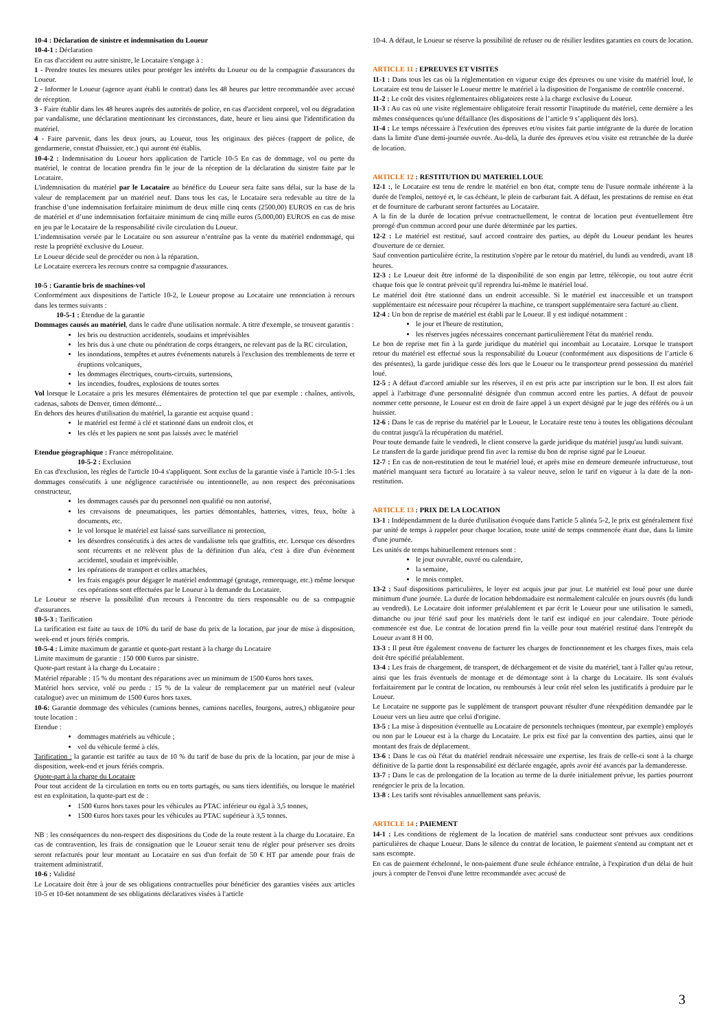10-4 : Déclaration de sinistre et indemnisation du Loueur
10-4-1 : Déclaration
En cas d'accident ou autre sinistre, le Locataire s'engage à :
1 - Prendre toutes les mesures utiles pour protéger les intérêts du Loueur ou de la compagnie d'assurances du Loueur.
2 - Informer le Loueur (agence ayant établi le contrat) dans les 48 heures par lettre recommandée avec accusé de réception.
3 - Faire établir dans les 48 heures auprès des autorités de police, en cas d'accident corporel, vol ou dégradation par vandalisme, une déclaration mentionnant les circonstances, date, heure et lieu ainsi que l'identification du matériel.
4 - Faire parvenir, dans les deux jours, au Loueur, tous les originaux des pièces (rapport de police, de gendarmerie, constat d'huissier, etc.) qui auront été établis.
10-4-2 : Indemnisation du Loueur hors application de l'article 10-5 En cas de dommage, vol ou perte du matériel, le contrat de location prendra fin le jour de la réception de la déclaration du sinistre faite par le Locataire.
L'indemnisation du matériel par le Locataire au bénéfice du Loueur sera faite sans délai, sur la base de la valeur de remplacement par un matériel neuf. Dans tous les cas, le Locataire sera redevable au titre de la franchise d’une indemnisation forfaitaire minimum de deux mille cinq cents (2500,00) EUROS en cas de bris de matériel et d’une indemnisation forfaitaire minimum de cinq mille euros (5.000,00) EUROS en cas de mise en jeu par le Locataire de la responsabilité civile circulation du Loueur.
L’indemnisation versée par le Locataire ou son assureur n’entraîne pas la vente du matériel endommagé, qui reste la propriété exclusive du Loueur.
Le Loueur décide seul de procéder ou non à la réparation.
Le Locataire exercera les recours contre sa compagnie d'assurances.
10-5 : Garantie bris de machines-vol
Conformément aux dispositions de l'article 10-2, le Loueur propose au Locataire une renonciation à recours dans les termes suivants :
10-5-1 : Etendue de la garantie
Dommages causés au matériel, dans le cadre d'une utilisation normale. A titre d'exemple, se trouvent garantis :
les bris ou destruction accidentels, soudains et imprévisibles
les bris dus à une chute ou pénétration de corps étrangers, ne relevant pas de la RC circulation,
les inondations, tempêtes et autres événements naturels à l'exclusion des tremblements de terre et éruptions volcaniques,
les dommages électriques, courts-circuits, surtensions,
les incendies, foudres, explosions de toutes sortes
Vol lorsque le Locataire a pris les mesures élémentaires de protection tel que par exemple : chaînes, antivols, cadenas, sabots de Denver, timon démonté...
En dehors des heures d'utilisation du matériel, la garantie est acquise quand :
le matériel est fermé à clé et stationné dans un endroit clos, et
les clés et les papiers ne sont pas laissés avec le matériel
Etendue géographique : France métropolitaine.
10-5-2 : Exclusion
En cas d'exclusion, les règles de l'article 10-4 s'appliquent. Sont exclus de la garantie visée à l'article 10-5-1 :les dommages consécutifs à une négligence caractérisée ou intentionnelle, au non respect des préconisations constructeur,
les dommages causés par du personnel non qualifié ou non autorisé,
les crevaisons de pneumatiques, les parties démontables, batteries, vitres, feux, boîte à documents, etc.
le vol lorsque le matériel est laissé sans surveillance ni protection,
les désordres consécutifs à des actes de vandalisme tels que graffitis, etc. Lorsque ces désordres sont récurrents et ne relèvent plus de la définition d'un aléa, c'est à dire d'un évènement accidentel, soudain et imprévisible.
les opérations de transport et celles attachées,
les frais engagés pour dégager le matériel endommagé (grutage, remorquage, etc.) même lorsque ces opérations sont effectuées par le Loueur à la demande du Locataire.
Le Loueur se réserve la possibilité d'un recours à l'encontre du tiers responsable ou de sa compagnie d'assurances.
10-5-3 : Tarification
La tarification est faite au taux de 10% du tarif de base du prix de la location, par jour de mise à disposition, week-end et jours fériés compris.
10-5-4 : Limite maximum de garantie et quote-part restant à la charge du Locataire
Limite maximum de garantie : 150 000 €uros par sinistre.
Quote-part restant à la charge du Locataire :
Matériel réparable : 15 % du montant des réparations avec un minimum de 1500 €uros hors taxes.
Matériel hors service, volé ou perdu : 15 % de la valeur de remplacement par un matériel neuf (valeur catalogue) avec un minimum de 1500 €uros hors taxes.
10-6: Garantie dommage des véhicules (camions bennes, camions nacelles, fourgons, autres,) obligatoire pour toute location :
Etendue :
dommages matériels au véhicule ;
vol du véhicule fermé à clés.
Tarification : la garantie est tarifée au taux de 10 % du tarif de base du prix de la location, par jour de mise à disposition, week-end et jours fériés compris.
Quote-part à la charge du Locataire
Pour tout accident de la circulation en torts ou en torts partagés, ou sans tiers identifiés, ou lorsque le matériel est en exploitation, la quote-part est de :
1500 €uros hors taxes pour les véhicules au PTAC inférieur ou égal à 3,5 tonnes,
1500 €uros hors taxes pour les véhicules au PTAC supérieur à 3,5 tonnes.
NB : les conséquences du non-respect des dispositions du Code de la route restent à la charge du Locataire. En cas de contravention, les frais de consignation que le Loueur serait tenu de régler pour préserver ses droits seront refacturés pour leur montant au Locataire en sus d'un forfait de 50 € HT par amende pour frais de traitement administratif.
10-6 : Validité
Le Locataire doit être à jour de ses obligations contractuelles pour bénéficier des garanties visées aux articles 10-5 et 10-6et notamment de ses obligations déclaratives visées à l'article
10-4. A défaut, le Loueur se réserve la possibilité de refuser ou de résilier lesdites garanties en cours de location.
ARTICLE 11 : EPREUVES ET VISITES
11-1 : Dans tous les cas où la réglementation en vigueur exige des épreuves ou une visite du matériel loué, le Locataire est tenu de laisser le Loueur mettre le matériel à la disposition de l'organisme de contrôle concerné.
11-2 : Le coût des visites réglementaires obligatoires reste à la charge exclusive du Loueur.
11-3 : Au cas où une visite réglementaire obligatoire ferait ressortir l'inaptitude du matériel, cette dernière a les mêmes conséquences qu'une défaillance (les dispositions de l’article 9 s’appliquent dès lors).
11-4 : Le temps nécessaire à l'exécution des épreuves et/ou visites fait partie intégrante de la durée de location dans la limite d'une demi-journée ouvrée. Au-delà, la durée des épreuves et/ou visite est retranchée de la durée de location.
ARTICLE 12 : RESTITUTION DU MATERIEL LOUE
12-1 :, le Locataire est tenu de rendre le matériel en bon état, compte tenu de l'usure normale inhérente à la durée de l'emploi, nettoyé et, le cas échéant, le plein de carburant fait. A défaut, les prestations de remise en état et de fourniture de carburant seront facturées au Locataire.
A la fin de la durée de location prévue contractuellement, le contrat de location peut éventuellement être prorogé d'un commun accord pour une durée déterminée par les parties.
12-2 : Le matériel est restitué, sauf accord contraire des parties, au dépôt du Loueur pendant les heures d'ouverture de ce dernier.
Sauf convention particulière écrite, la restitution s'opère par le retour du matériel, du lundi au vendredi, avant 18 heures.
12-3 : Le Loueur doit être informé de la disponibilité de son engin par lettre, télécopie, ou tout autre écrit chaque fois que le contrat prévoit qu'il reprendra lui-même le matériel loué.
Le matériel doit être stationné dans un endroit accessible. Si le matériel est inaccessible et un transport supplémentaire est nécessaire pour récupérer la machine, ce transport supplémentaire sera facturé au client.
12-4 : Un bon de reprise de matériel est établi par le Loueur. Il y est indiqué notamment :
le jour et l'heure de restitution,
les réserves jugées nécessaires concernant particulièrement l'état du matériel rendu.
Le bon de reprise met fin à la garde juridique du matériel qui incombait au Locataire. Lorsque le transport retour du matériel est effectué sous la responsabilité du Loueur (conformément aux dispositions de l’article 6 des présentes), la garde juridique cesse dès lors que le Loueur ou le transporteur prend possession du matériel loué.
12-5 : A défaut d'accord amiable sur les réserves, il en est pris acte par inscription sur le bon. Il est alors fait appel à l'arbitrage d'une personnalité désignée d'un commun accord entre les parties. A défaut de pouvoir nommer cette personne, le Loueur est en droit de faire appel à un expert désigné par le juge des référés ou à un huissier.
12-6 : Dans le cas de reprise du matériel par le Loueur, le Locataire reste tenu à toutes les obligations découlant du contrat jusqu'à la récupération du matériel.
Pour toute demande faite le vendredi, le client conserve la garde juridique du matériel jusqu'au lundi suivant.
Le transfert de la garde juridique prend fin avec la remise du bon de reprise signé par le Loueur.
12-7 : En cas de non-restitution de tout le matériel loué, et après mise en demeure demeurée infructueuse, tout matériel manquant sera facturé au locataire à sa valeur neuve, selon le tarif en vigueur à la date de la non-restitution.
ARTICLE 13 : PRIX DE LA LOCATION
13-1 : Indépendamment de la durée d'utilisation évoquée dans l'article 5 alinéa 5-2, le prix est généralement fixé par unité de temps à rappeler pour chaque location, toute unité de temps commencée étant due, dans la limite d'une journée.
Les unités de temps habituellement retenues sont :
le jour ouvrable, ouvré ou calendaire,
la semaine,
le mois complet.
13-2 : Sauf dispositions particulières, le loyer est acquis jour par jour. Le matériel est loué pour une durée minimum d'une journée. La durée de location hebdomadaire est normalement calculée en jours ouvrés (du lundi au vendredi). Le Locataire doit informer préalablement et par écrit le Loueur pour une utilisation le samedi, dimanche ou jour férié sauf pour les matériels dont le tarif est indiqué en jour calendaire. Toute période commencée est due. Le contrat de location prend fin la veille pour tout matériel restitué dans l'entrepôt du Loueur avant 8 H 00.
13-3 : Il peut être également convenu de facturer les charges de fonctionnement et les charges fixes, mais cela doit être spécifié préalablement.
13-4 : Les frais de chargement, de transport, de déchargement et de visite du matériel, tant à l'aller qu'au retour, ainsi que les frais éventuels de montage et de démontage sont à la charge du Locataire. Ils sont évalués forfaitairement par le contrat de location, ou remboursés à leur coût réel selon les justificatifs à produire par le Loueur.
Le Locataire ne supporte pas le supplément de transport pouvant résulter d'une réexpédition demandée par le Loueur vers un lieu autre que celui d'origine.
13-5 : La mise à disposition éventuelle au Locataire de personnels techniques (monteur, par exemple) employés ou non par le Loueur est à la charge du Locataire. Le prix est fixé par la convention des parties, ainsi que le montant des frais de déplacement.
13-6 : Dans le cas où l'état du matériel rendrait nécessaire une expertise, les frais de celle-ci sont à la charge définitive de la partie dont la responsabilité est déclarée engagée, après avoir été avancés par la demanderesse.
13-7 : Dans le cas de prolongation de la location au terme de la durée initialement prévue, les parties pourront renégocier le prix de la location.
13-8 : Les tarifs sont révisables annuellement sans préavis.
ARTICLE 14 : PAIEMENT
14-1 : Les conditions de règlement de la location de matériel sans conducteur sont prévues aux conditions particulières de chaque Loueur. Dans le silence du contrat de location, le paiement s'entend au comptant net et sans escompte.
En cas de paiement échelonné, le non-paiement d'une seule échéance entraîne, à l'expiration d'un délai de huit jours à compter de l'envoi d'une lettre recommandée avec accusé de
3